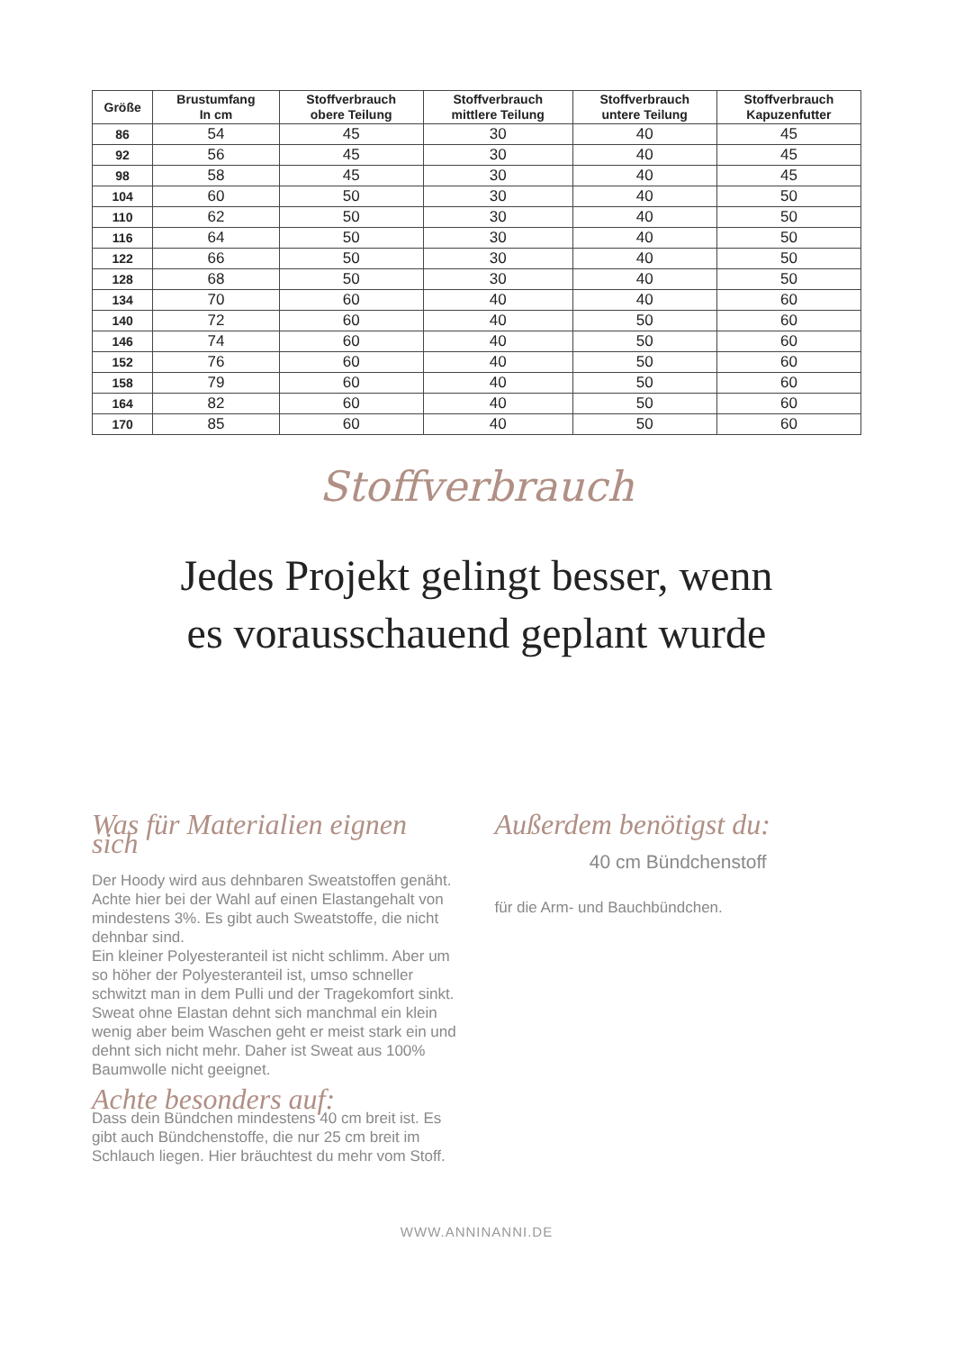| Größe | Brustumfang In cm | Stoffverbrauch obere Teilung | Stoffverbrauch mittlere Teilung | Stoffverbrauch untere Teilung | Stoffverbrauch Kapuzenfutter |
| --- | --- | --- | --- | --- | --- |
| 86 | 54 | 45 | 30 | 40 | 45 |
| 92 | 56 | 45 | 30 | 40 | 45 |
| 98 | 58 | 45 | 30 | 40 | 45 |
| 104 | 60 | 50 | 30 | 40 | 50 |
| 110 | 62 | 50 | 30 | 40 | 50 |
| 116 | 64 | 50 | 30 | 40 | 50 |
| 122 | 66 | 50 | 30 | 40 | 50 |
| 128 | 68 | 50 | 30 | 40 | 50 |
| 134 | 70 | 60 | 40 | 40 | 60 |
| 140 | 72 | 60 | 40 | 50 | 60 |
| 146 | 74 | 60 | 40 | 50 | 60 |
| 152 | 76 | 60 | 40 | 50 | 60 |
| 158 | 79 | 60 | 40 | 50 | 60 |
| 164 | 82 | 60 | 40 | 50 | 60 |
| 170 | 85 | 60 | 40 | 50 | 60 |
Stoffverbrauch
Jedes Projekt gelingt besser, wenn
es vorausschauend geplant wurde
Was für Materialien eignen sich
Der Hoody wird aus dehnbaren Sweatstoffen genäht. Achte hier bei der Wahl auf einen Elastangehalt von mindestens 3%. Es gibt auch Sweatstoffe, die nicht dehnbar sind.
Ein kleiner Polyesteranteil ist nicht schlimm. Aber um so höher der Polyesteranteil ist, umso schneller schwitzt man in dem Pulli und der Tragekomfort sinkt.
Sweat ohne Elastan dehnt sich manchmal ein klein wenig aber beim Waschen geht er meist stark ein und dehnt sich nicht mehr. Daher ist Sweat aus 100% Baumwolle nicht geeignet.
Achte besonders auf:
Dass dein Bündchen mindestens 40 cm breit ist. Es gibt auch Bündchenstoffe, die nur 25 cm breit im Schlauch liegen. Hier bräuchtest du mehr vom Stoff.
Außerdem benötigst du:
40 cm Bündchenstoff
für die Arm- und Bauchbündchen.
WWW.ANNINANNI.DE